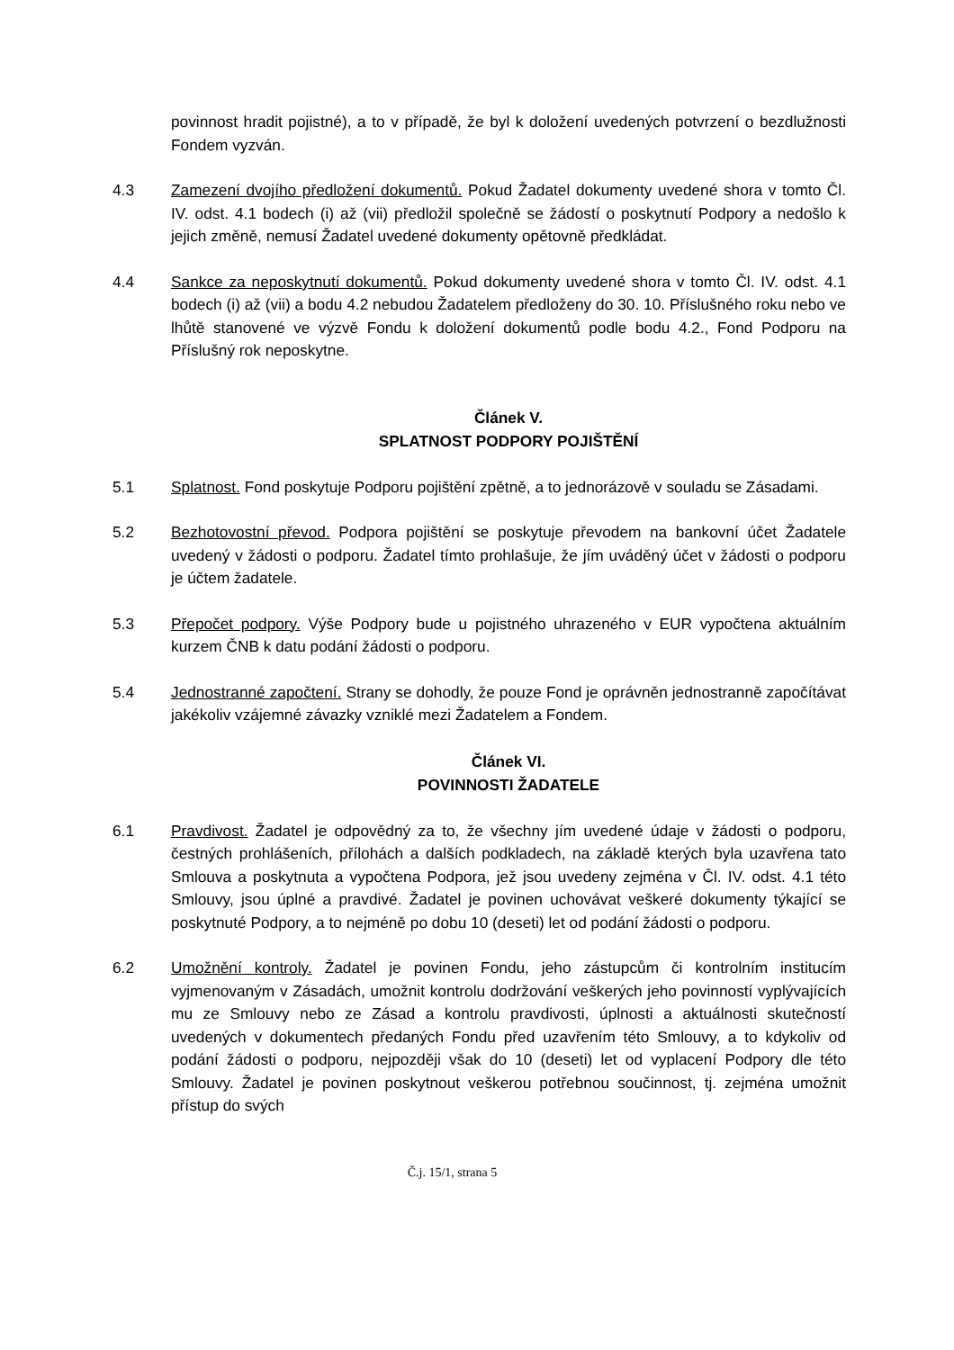povinnost hradit pojistné), a to v případě, že byl k doložení uvedených potvrzení o bezdlužnosti Fondem vyzván.
4.3 Zamezení dvojího předložení dokumentů. Pokud Žadatel dokumenty uvedené shora v tomto Čl. IV. odst. 4.1 bodech (i) až (vii) předložil společně se žádostí o poskytnutí Podpory a nedošlo k jejich změně, nemusí Žadatel uvedené dokumenty opětovně předkládat.
4.4 Sankce za neposkytnutí dokumentů. Pokud dokumenty uvedené shora v tomto Čl. IV. odst. 4.1 bodech (i) až (vii) a bodu 4.2 nebudou Žadatelem předloženy do 30. 10. Příslušného roku nebo ve lhůtě stanovené ve výzvě Fondu k doložení dokumentů podle bodu 4.2., Fond Podporu na Příslušný rok neposkytne.
Článek V.
SPLATNOST PODPORY POJIŠTĚNÍ
5.1 Splatnost. Fond poskytuje Podporu pojištění zpětně, a to jednorázově v souladu se Zásadami.
5.2 Bezhotovostní převod. Podpora pojištění se poskytuje převodem na bankovní účet Žadatele uvedený v žádosti o podporu. Žadatel tímto prohlašuje, že jím uváděný účet v žádosti o podporu je účtem žadatele.
5.3 Přepočet podpory. Výše Podpory bude u pojistného uhrazeného v EUR vypočtena aktuálním kurzem ČNB k datu podání žádosti o podporu.
5.4 Jednostranné započtení. Strany se dohodly, že pouze Fond je oprávněn jednostranně započítávat jakékoliv vzájemné závazky vzniklé mezi Žadatelem a Fondem.
Článek VI.
POVINNOSTI ŽADATELE
6.1 Pravdivost. Žadatel je odpovědný za to, že všechny jím uvedené údaje v žádosti o podporu, čestných prohlášeních, přílohách a dalších podkladech, na základě kterých byla uzavřena tato Smlouva a poskytnuta a vypočtena Podpora, jež jsou uvedeny zejména v Čl. IV. odst. 4.1 této Smlouvy, jsou úplné a pravdivé. Žadatel je povinen uchovávat veškeré dokumenty týkající se poskytnuté Podpory, a to nejméně po dobu 10 (deseti) let od podání žádosti o podporu.
6.2 Umožnění kontroly. Žadatel je povinen Fondu, jeho zástupcům či kontrolním institucím vyjmenovaným v Zásadách, umožnit kontrolu dodržování veškerých jeho povinností vyplývajících mu ze Smlouvy nebo ze Zásad a kontrolu pravdivosti, úplnosti a aktuálnosti skutečností uvedených v dokumentech předaných Fondu před uzavřením této Smlouvy, a to kdykoliv od podání žádosti o podporu, nejpozději však do 10 (deseti) let od vyplacení Podpory dle této Smlouvy. Žadatel je povinen poskytnout veškerou potřebnou součinnost, tj. zejména umožnit přístup do svých
Č.j. 15/1, strana 5